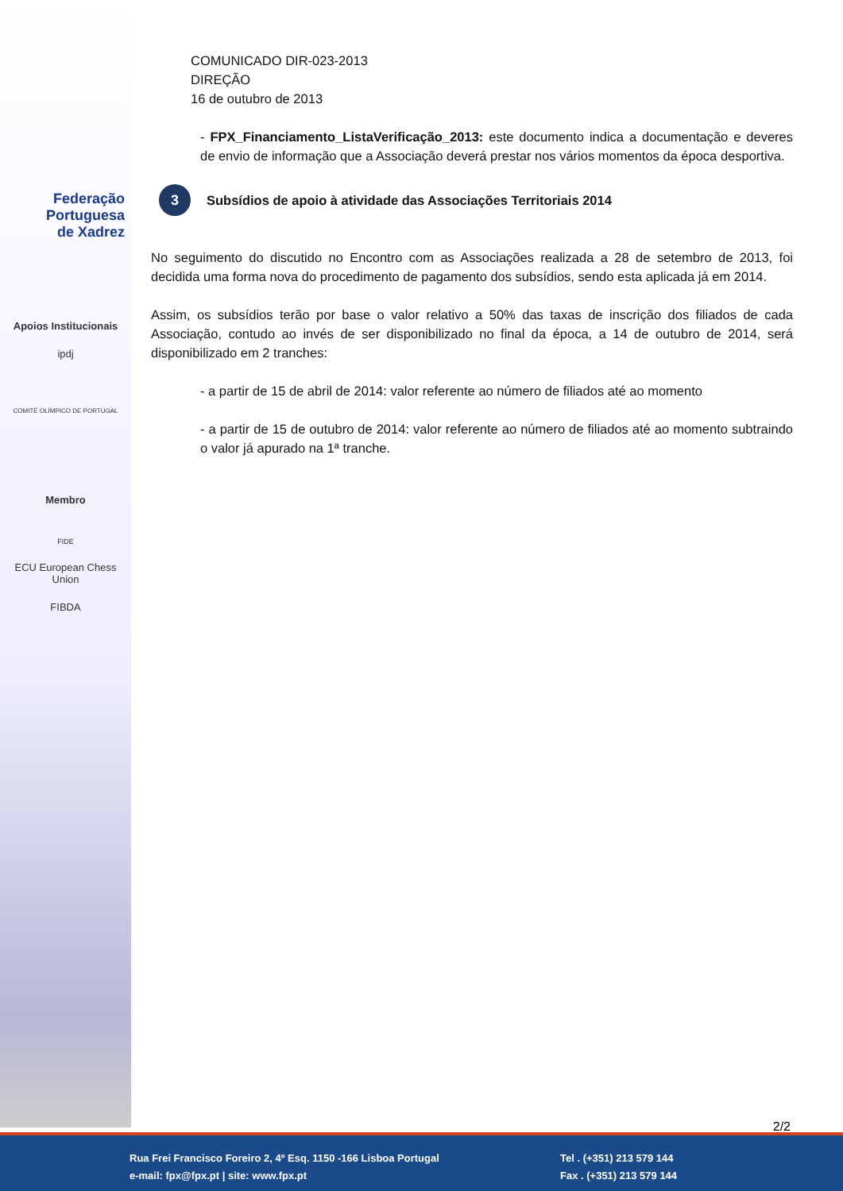Federação
Portuguesa
de Xadrez
Apoios Institucionais
ipdj
COMITÉ OLÍMPICO DE PORTUGAL
Membro
FIDE
ECU European Chess Union
FIBDA
COMUNICADO DIR-023-2013
DIREÇÃO
16 de outubro de 2013
- FPX_Financiamento_ListaVerificação_2013: este documento indica a documentação e deveres de envio de informação que a Associação deverá prestar nos vários momentos da época desportiva.
3 Subsídios de apoio à atividade das Associações Territoriais 2014
No seguimento do discutido no Encontro com as Associações realizada a 28 de setembro de 2013, foi decidida uma forma nova do procedimento de pagamento dos subsídios, sendo esta aplicada já em 2014.
Assim, os subsídios terão por base o valor relativo a 50% das taxas de inscrição dos filiados de cada Associação, contudo ao invés de ser disponibilizado no final da época, a 14 de outubro de 2014, será disponibilizado em 2 tranches:
- a partir de 15 de abril de 2014: valor referente ao número de filiados até ao momento
- a partir de 15 de outubro de 2014: valor referente ao número de filiados até ao momento subtraindo o valor já apurado na 1ª tranche.
2/2
Rua Frei Francisco Foreiro 2, 4º Esq. 1150 -166 Lisboa Portugal
e-mail: fpx@fpx.pt | site: www.fpx.pt
Tel . (+351) 213 579 144
Fax . (+351) 213 579 144